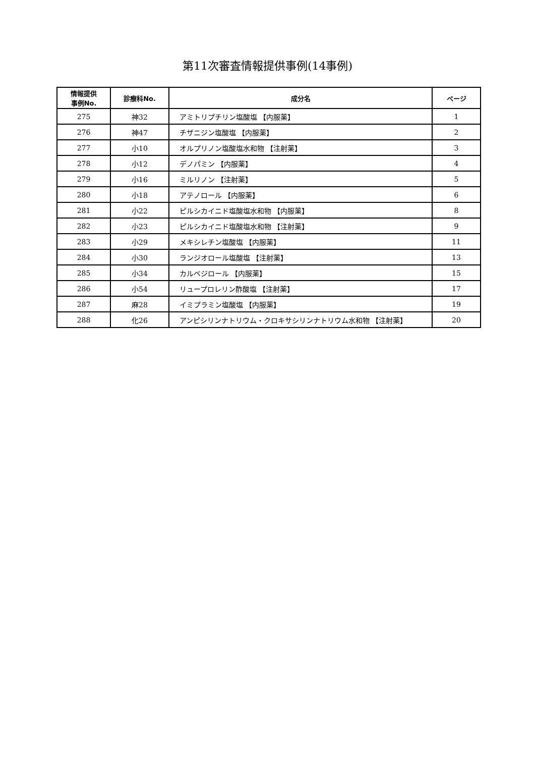第11次審査情報提供事例(14事例)
| 情報提供 事例No. | 診療科No. | 成分名 | ページ |
| --- | --- | --- | --- |
| 275 | 神32 | アミトリプチリン塩酸塩 【内服薬】 | 1 |
| 276 | 神47 | チザニジン塩酸塩 【内服薬】 | 2 |
| 277 | 小10 | オルプリノン塩酸塩水和物 【注射薬】 | 3 |
| 278 | 小12 | デノパミン 【内服薬】 | 4 |
| 279 | 小16 | ミルリノン 【注射薬】 | 5 |
| 280 | 小18 | アテノロール 【内服薬】 | 6 |
| 281 | 小22 | ピルシカイニド塩酸塩水和物 【内服薬】 | 8 |
| 282 | 小23 | ピルシカイニド塩酸塩水和物 【注射薬】 | 9 |
| 283 | 小29 | メキシレチン塩酸塩 【内服薬】 | 11 |
| 284 | 小30 | ランジオロール塩酸塩 【注射薬】 | 13 |
| 285 | 小34 | カルベジロール 【内服薬】 | 15 |
| 286 | 小54 | リュープロレリン酢酸塩 【注射薬】 | 17 |
| 287 | 麻28 | イミプラミン塩酸塩 【内服薬】 | 19 |
| 288 | 化26 | アンピシリンナトリウム・クロキサシリンナトリウム水和物 【注射薬】 | 20 |